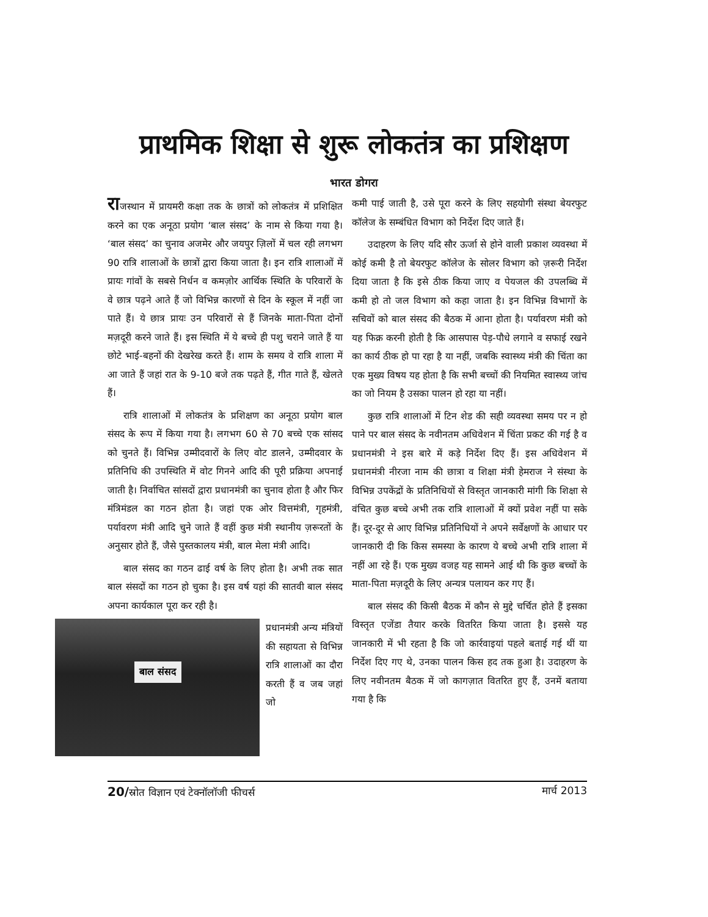प्राथमिक शिक्षा से शुरू लोकतंत्र का प्रशिक्षण
भारत डोगरा
राजस्थान में प्रायमरी कक्षा तक के छात्रों को लोकतंत्र में प्रशिक्षित करने का एक अनूठा प्रयोग ‘बाल संसद’ के नाम से किया गया है। ‘बाल संसद’ का चुनाव अजमेर और जयपुर ज़िलों में चल रही लगभग 90 रात्रि शालाओं के छात्रों द्वारा किया जाता है। इन रात्रि शालाओं में प्रायः गांवों के सबसे निर्धन व कमज़ोर आर्थिक स्थिति के परिवारों के वे छात्र पढ़ने आते हैं जो विभिन्न कारणों से दिन के स्कूल में नहीं जा पाते हैं। ये छात्र प्रायः उन परिवारों से हैं जिनके माता-पिता दोनों मज़दूरी करने जाते हैं। इस स्थिति में ये बच्चे ही पशु चराने जाते हैं या छोटे भाई-बहनों की देखरेख करते हैं। शाम के समय वे रात्रि शाला में आ जाते हैं जहां रात के 9-10 बजे तक पढ़ते हैं, गीत गाते हैं, खेलते हैं।
रात्रि शालाओं में लोकतंत्र के प्रशिक्षण का अनूठा प्रयोग बाल संसद के रूप में किया गया है। लगभग 60 से 70 बच्चे एक सांसद को चुनते हैं। विभिन्न उम्मीदवारों के लिए वोट डालने, उम्मीदवार के प्रतिनिधि की उपस्थिति में वोट गिनने आदि की पूरी प्रक्रिया अपनाई जाती है। निर्वाचित सांसदों द्वारा प्रधानमंत्री का चुनाव होता है और फिर मंत्रिमंडल का गठन होता है। जहां एक ओर वित्तमंत्री, गृहमंत्री, पर्यावरण मंत्री आदि चुने जाते हैं वहीं कुछ मंत्री स्थानीय ज़रूरतों के अनुसार होते हैं, जैसे पुस्तकालय मंत्री, बाल मेला मंत्री आदि।
बाल संसद का गठन ढाई वर्ष के लिए होता है। अभी तक सात बाल संसदों का गठन हो चुका है। इस वर्ष यहां की सातवी बाल संसद अपना कार्यकाल पूरा कर रही है।
बाल संसद
प्रधानमंत्री अन्य मंत्रियों की सहायता से विभिन्न रात्रि शालाओं का दौरा करती हैं व जब जहां जो
कमी पाई जाती है, उसे पूरा करने के लिए सहयोगी संस्था बेयरफुट कॉलेज के सम्बंधित विभाग को निर्देश दिए जाते हैं।
उदाहरण के लिए यदि सौर ऊर्जा से होने वाली प्रकाश व्यवस्था में कोई कमी है तो बेयरफुट कॉलेज के सोलर विभाग को ज़रूरी निर्देश दिया जाता है कि इसे ठीक किया जाए व पेयजल की उपलब्धि में कमी हो तो जल विभाग को कहा जाता है। इन विभिन्न विभागों के सचिवों को बाल संसद की बैठक में आना होता है। पर्यावरण मंत्री को यह फिक्र करनी होती है कि आसपास पेड़-पौधे लगाने व सफाई रखने का कार्य ठीक हो पा रहा है या नहीं, जबकि स्वास्थ्य मंत्री की चिंता का एक मुख्य विषय यह होता है कि सभी बच्चों की नियमित स्वास्थ्य जांच का जो नियम है उसका पालन हो रहा या नहीं।
कुछ रात्रि शालाओं में टिन शेड की सही व्यवस्था समय पर न हो पाने पर बाल संसद के नवीनतम अधिवेशन में चिंता प्रकट की गई है व प्रधानमंत्री ने इस बारे में कड़े निर्देश दिए हैं। इस अधिवेशन में प्रधानमंत्री नीरजा नाम की छात्रा व शिक्षा मंत्री हेमराज ने संस्था के विभिन्न उपकेंद्रों के प्रतिनिधियों से विस्तृत जानकारी मांगी कि शिक्षा से वंचित कुछ बच्चे अभी तक रात्रि शालाओं में क्यों प्रवेश नहीं पा सके हैं। दूर-दूर से आए विभिन्न प्रतिनिधियों ने अपने सर्वेक्षणों के आधार पर जानकारी दी कि किस समस्या के कारण ये बच्चे अभी रात्रि शाला में नहीं आ रहे हैं। एक मुख्य वजह यह सामने आई थी कि कुछ बच्चों के माता-पिता मज़दूरी के लिए अन्यत्र पलायन कर गए हैं।
बाल संसद की किसी बैठक में कौन से मुद्दे चर्चित होते हैं इसका विस्तृत एजेंडा तैयार करके वितरित किया जाता है। इससे यह जानकारी में भी रहता है कि जो कार्रवाइयां पहले बताई गई थीं या निर्देश दिए गए थे, उनका पालन किस हद तक हुआ है। उदाहरण के लिए नवीनतम बैठक में जो कागज़ात वितरित हुए हैं, उनमें बताया गया है कि
20/स्रोत विज्ञान एवं टेक्नॉलॉजी फीचर्स मार्च 2013